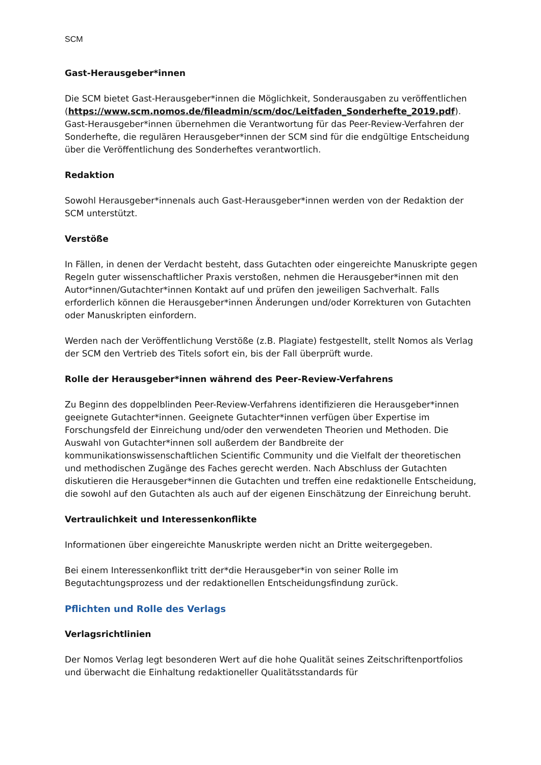SCM
Gast-Herausgeber*innen
Die SCM bietet Gast-Herausgeber*innen die Möglichkeit, Sonderausgaben zu veröffentlichen (https://www.scm.nomos.de/fileadmin/scm/doc/Leitfaden_Sonderhefte_2019.pdf). Gast-Herausgeber*innen übernehmen die Verantwortung für das Peer-Review-Verfahren der Sonderhefte, die regulären Herausgeber*innen der SCM sind für die endgültige Entscheidung über die Veröffentlichung des Sonderheftes verantwortlich.
Redaktion
Sowohl Herausgeber*innenals auch Gast-Herausgeber*innen werden von der Redaktion der SCM unterstützt.
Verstöße
In Fällen, in denen der Verdacht besteht, dass Gutachten oder eingereichte Manuskripte gegen Regeln guter wissenschaftlicher Praxis verstoßen, nehmen die Herausgeber*innen mit den Autor*innen/Gutachter*innen Kontakt auf und prüfen den jeweiligen Sachverhalt. Falls erforderlich können die Herausgeber*innen Änderungen und/oder Korrekturen von Gutachten oder Manuskripten einfordern.
Werden nach der Veröffentlichung Verstöße (z.B. Plagiate) festgestellt, stellt Nomos als Verlag der SCM den Vertrieb des Titels sofort ein, bis der Fall überprüft wurde.
Rolle der Herausgeber*innen während des Peer-Review-Verfahrens
Zu Beginn des doppelblinden Peer-Review-Verfahrens identifizieren die Herausgeber*innen geeignete Gutachter*innen. Geeignete Gutachter*innen verfügen über Expertise im Forschungsfeld der Einreichung und/oder den verwendeten Theorien und Methoden. Die Auswahl von Gutachter*innen soll außerdem der Bandbreite der kommunikationswissenschaftlichen Scientific Community und die Vielfalt der theoretischen und methodischen Zugänge des Faches gerecht werden. Nach Abschluss der Gutachten diskutieren die Herausgeber*innen die Gutachten und treffen eine redaktionelle Entscheidung, die sowohl auf den Gutachten als auch auf der eigenen Einschätzung der Einreichung beruht.
Vertraulichkeit und Interessenkonflikte
Informationen über eingereichte Manuskripte werden nicht an Dritte weitergegeben.
Bei einem Interessenkonflikt tritt der*die Herausgeber*in von seiner Rolle im Begutachtungsprozess und der redaktionellen Entscheidungsfindung zurück.
Pflichten und Rolle des Verlags
Verlagsrichtlinien
Der Nomos Verlag legt besonderen Wert auf die hohe Qualität seines Zeitschriftenportfolios und überwacht die Einhaltung redaktioneller Qualitätsstandards für